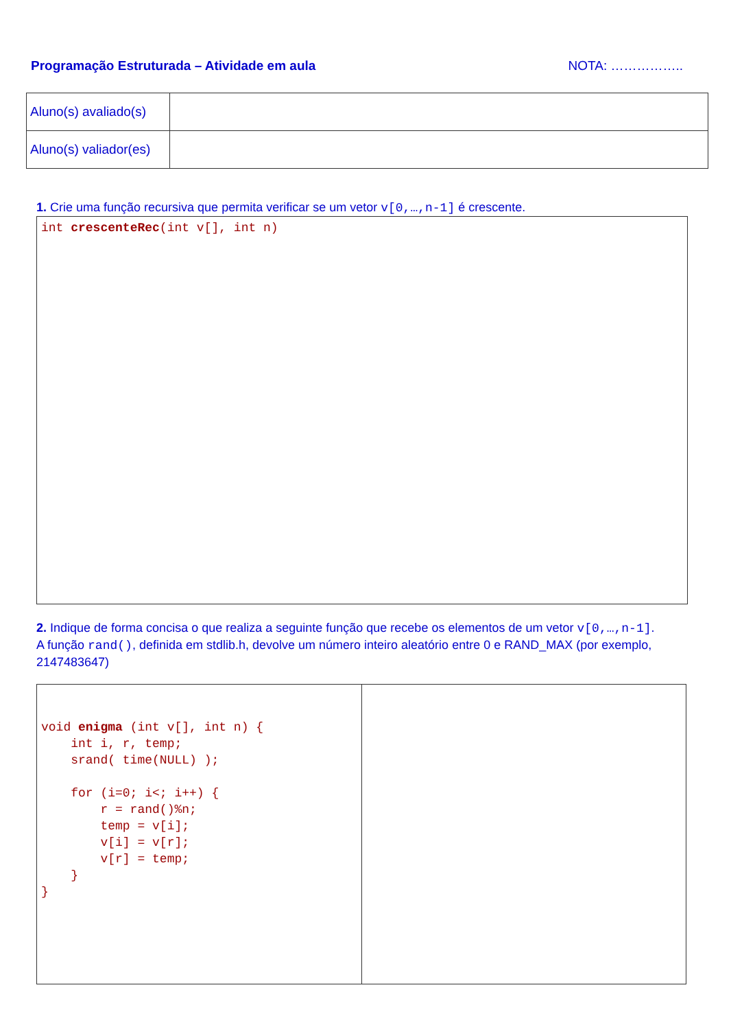Programação Estruturada – Atividade em aula NOTA: ……………..
| Aluno(s) avaliado(s) | |
| Aluno(s) valiador(es) | |
1. Crie uma função recursiva que permita verificar se um vetor v[0,…,n-1] é crescente.
int crescenteRec(int v[], int n)
2. Indique de forma concisa o que realiza a seguinte função que recebe os elementos de um vetor v[0,…,n-1].
A função rand(), definida em stdlib.h, devolve um número inteiro aleatório entre 0 e RAND_MAX (por exemplo, 2147483647)
| void enigma (int v[], int n) { int i, r, temp; srand( time(NULL) ); for (i=0; i<; i++) { r = rand()%n; temp = v[i]; v[i] = v[r]; v[r] = temp; } } | |